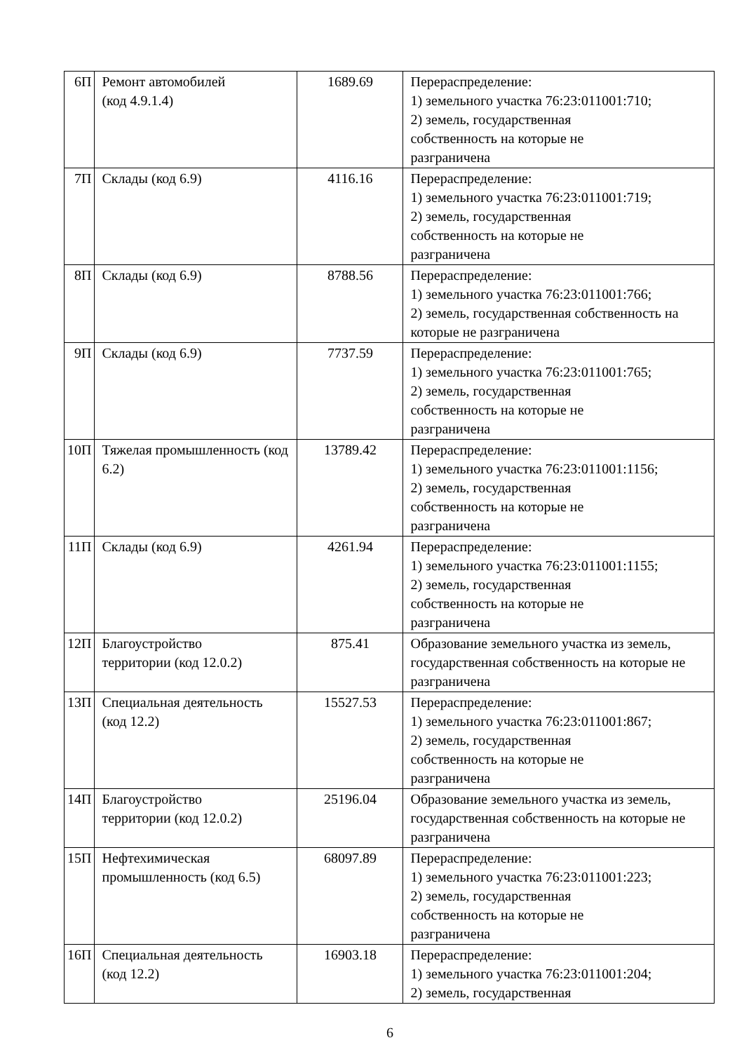| 6П | Ремонт автомобилей (код 4.9.1.4) | 1689.69 | Перераспределение: 1) земельного участка 76:23:011001:710; 2) земель, государственная собственность на которые не разграничена |
| 7П | Склады (код 6.9) | 4116.16 | Перераспределение: 1) земельного участка 76:23:011001:719; 2) земель, государственная собственность на которые не разграничена |
| 8П | Склады (код 6.9) | 8788.56 | Перераспределение: 1) земельного участка 76:23:011001:766; 2) земель, государственная собственность на которые не разграничена |
| 9П | Склады (код 6.9) | 7737.59 | Перераспределение: 1) земельного участка 76:23:011001:765; 2) земель, государственная собственность на которые не разграничена |
| 10П | Тяжелая промышленность (код 6.2) | 13789.42 | Перераспределение: 1) земельного участка 76:23:011001:1156; 2) земель, государственная собственность на которые не разграничена |
| 11П | Склады (код 6.9) | 4261.94 | Перераспределение: 1) земельного участка 76:23:011001:1155; 2) земель, государственная собственность на которые не разграничена |
| 12П | Благоустройство территории (код 12.0.2) | 875.41 | Образование земельного участка из земель, государственная собственность на которые не разграничена |
| 13П | Специальная деятельность (код 12.2) | 15527.53 | Перераспределение: 1) земельного участка 76:23:011001:867; 2) земель, государственная собственность на которые не разграничена |
| 14П | Благоустройство территории (код 12.0.2) | 25196.04 | Образование земельного участка из земель, государственная собственность на которые не разграничена |
| 15П | Нефтехимическая промышленность (код 6.5) | 68097.89 | Перераспределение: 1) земельного участка 76:23:011001:223; 2) земель, государственная собственность на которые не разграничена |
| 16П | Специальная деятельность (код 12.2) | 16903.18 | Перераспределение: 1) земельного участка 76:23:011001:204; 2) земель, государственная |
6